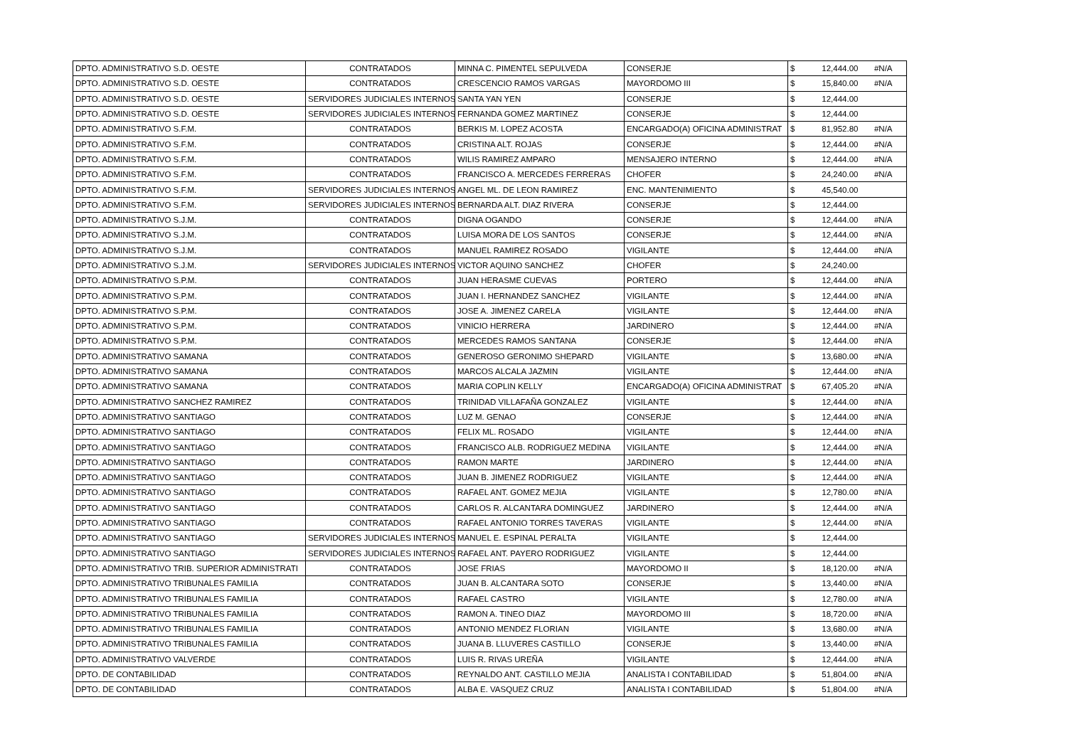| DPTO. ADMINISTRATIVO S.D. OESTE | CONTRATADOS | MINNA C. PIMENTEL SEPULVEDA | CONSERJE | $ | 12,444.00 | #N/A |
| DPTO. ADMINISTRATIVO S.D. OESTE | CONTRATADOS | CRESCENCIO RAMOS VARGAS | MAYORDOMO III | $ | 15,840.00 | #N/A |
| DPTO. ADMINISTRATIVO S.D. OESTE | SERVIDORES JUDICIALES INTERNOS | SANTA YAN YEN | CONSERJE | $ | 12,444.00 | |
| DPTO. ADMINISTRATIVO S.D. OESTE | SERVIDORES JUDICIALES INTERNOS | FERNANDA GOMEZ MARTINEZ | CONSERJE | $ | 12,444.00 | |
| DPTO. ADMINISTRATIVO S.F.M. | CONTRATADOS | BERKIS M. LOPEZ ACOSTA | ENCARGADO(A) OFICINA ADMINISTRAT | $ | 81,952.80 | #N/A |
| DPTO. ADMINISTRATIVO S.F.M. | CONTRATADOS | CRISTINA ALT. ROJAS | CONSERJE | $ | 12,444.00 | #N/A |
| DPTO. ADMINISTRATIVO S.F.M. | CONTRATADOS | WILIS RAMIREZ AMPARO | MENSAJERO INTERNO | $ | 12,444.00 | #N/A |
| DPTO. ADMINISTRATIVO S.F.M. | CONTRATADOS | FRANCISCO A. MERCEDES FERRERAS | CHOFER | $ | 24,240.00 | #N/A |
| DPTO. ADMINISTRATIVO S.F.M. | SERVIDORES JUDICIALES INTERNOS | ANGEL ML. DE LEON RAMIREZ | ENC. MANTENIMIENTO | $ | 45,540.00 | |
| DPTO. ADMINISTRATIVO S.F.M. | SERVIDORES JUDICIALES INTERNOS | BERNARDA ALT. DIAZ RIVERA | CONSERJE | $ | 12,444.00 | |
| DPTO. ADMINISTRATIVO S.J.M. | CONTRATADOS | DIGNA OGANDO | CONSERJE | $ | 12,444.00 | #N/A |
| DPTO. ADMINISTRATIVO S.J.M. | CONTRATADOS | LUISA MORA DE LOS SANTOS | CONSERJE | $ | 12,444.00 | #N/A |
| DPTO. ADMINISTRATIVO S.J.M. | CONTRATADOS | MANUEL RAMIREZ ROSADO | VIGILANTE | $ | 12,444.00 | #N/A |
| DPTO. ADMINISTRATIVO S.J.M. | SERVIDORES JUDICIALES INTERNOS | VICTOR AQUINO SANCHEZ | CHOFER | $ | 24,240.00 | |
| DPTO. ADMINISTRATIVO S.P.M. | CONTRATADOS | JUAN HERASME CUEVAS | PORTERO | $ | 12,444.00 | #N/A |
| DPTO. ADMINISTRATIVO S.P.M. | CONTRATADOS | JUAN I. HERNANDEZ SANCHEZ | VIGILANTE | $ | 12,444.00 | #N/A |
| DPTO. ADMINISTRATIVO S.P.M. | CONTRATADOS | JOSE A. JIMENEZ CARELA | VIGILANTE | $ | 12,444.00 | #N/A |
| DPTO. ADMINISTRATIVO S.P.M. | CONTRATADOS | VINICIO HERRERA | JARDINERO | $ | 12,444.00 | #N/A |
| DPTO. ADMINISTRATIVO S.P.M. | CONTRATADOS | MERCEDES RAMOS SANTANA | CONSERJE | $ | 12,444.00 | #N/A |
| DPTO. ADMINISTRATIVO SAMANA | CONTRATADOS | GENEROSO GERONIMO SHEPARD | VIGILANTE | $ | 13,680.00 | #N/A |
| DPTO. ADMINISTRATIVO SAMANA | CONTRATADOS | MARCOS ALCALA JAZMIN | VIGILANTE | $ | 12,444.00 | #N/A |
| DPTO. ADMINISTRATIVO SAMANA | CONTRATADOS | MARIA COPLIN KELLY | ENCARGADO(A) OFICINA ADMINISTRAT | $ | 67,405.20 | #N/A |
| DPTO. ADMINISTRATIVO SANCHEZ RAMIREZ | CONTRATADOS | TRINIDAD VILLAFAÑA GONZALEZ | VIGILANTE | $ | 12,444.00 | #N/A |
| DPTO. ADMINISTRATIVO SANTIAGO | CONTRATADOS | LUZ M. GENAO | CONSERJE | $ | 12,444.00 | #N/A |
| DPTO. ADMINISTRATIVO SANTIAGO | CONTRATADOS | FELIX ML. ROSADO | VIGILANTE | $ | 12,444.00 | #N/A |
| DPTO. ADMINISTRATIVO SANTIAGO | CONTRATADOS | FRANCISCO ALB. RODRIGUEZ MEDINA | VIGILANTE | $ | 12,444.00 | #N/A |
| DPTO. ADMINISTRATIVO SANTIAGO | CONTRATADOS | RAMON MARTE | JARDINERO | $ | 12,444.00 | #N/A |
| DPTO. ADMINISTRATIVO SANTIAGO | CONTRATADOS | JUAN B. JIMENEZ RODRIGUEZ | VIGILANTE | $ | 12,444.00 | #N/A |
| DPTO. ADMINISTRATIVO SANTIAGO | CONTRATADOS | RAFAEL ANT. GOMEZ MEJIA | VIGILANTE | $ | 12,780.00 | #N/A |
| DPTO. ADMINISTRATIVO SANTIAGO | CONTRATADOS | CARLOS R. ALCANTARA DOMINGUEZ | JARDINERO | $ | 12,444.00 | #N/A |
| DPTO. ADMINISTRATIVO SANTIAGO | CONTRATADOS | RAFAEL ANTONIO TORRES TAVERAS | VIGILANTE | $ | 12,444.00 | #N/A |
| DPTO. ADMINISTRATIVO SANTIAGO | SERVIDORES JUDICIALES INTERNOS | MANUEL E. ESPINAL PERALTA | VIGILANTE | $ | 12,444.00 | |
| DPTO. ADMINISTRATIVO SANTIAGO | SERVIDORES JUDICIALES INTERNOS | RAFAEL ANT. PAYERO RODRIGUEZ | VIGILANTE | $ | 12,444.00 | |
| DPTO. ADMINISTRATIVO TRIB. SUPERIOR ADMINISTRATI | CONTRATADOS | JOSE FRIAS | MAYORDOMO II | $ | 18,120.00 | #N/A |
| DPTO. ADMINISTRATIVO TRIBUNALES FAMILIA | CONTRATADOS | JUAN B. ALCANTARA SOTO | CONSERJE | $ | 13,440.00 | #N/A |
| DPTO. ADMINISTRATIVO TRIBUNALES FAMILIA | CONTRATADOS | RAFAEL CASTRO | VIGILANTE | $ | 12,780.00 | #N/A |
| DPTO. ADMINISTRATIVO TRIBUNALES FAMILIA | CONTRATADOS | RAMON A. TINEO DIAZ | MAYORDOMO III | $ | 18,720.00 | #N/A |
| DPTO. ADMINISTRATIVO TRIBUNALES FAMILIA | CONTRATADOS | ANTONIO MENDEZ FLORIAN | VIGILANTE | $ | 13,680.00 | #N/A |
| DPTO. ADMINISTRATIVO TRIBUNALES FAMILIA | CONTRATADOS | JUANA B. LLUVERES CASTILLO | CONSERJE | $ | 13,440.00 | #N/A |
| DPTO. ADMINISTRATIVO VALVERDE | CONTRATADOS | LUIS R. RIVAS UREÑA | VIGILANTE | $ | 12,444.00 | #N/A |
| DPTO. DE CONTABILIDAD | CONTRATADOS | REYNALDO ANT. CASTILLO MEJIA | ANALISTA I CONTABILIDAD | $ | 51,804.00 | #N/A |
| DPTO. DE CONTABILIDAD | CONTRATADOS | ALBA E. VASQUEZ CRUZ | ANALISTA I CONTABILIDAD | $ | 51,804.00 | #N/A |